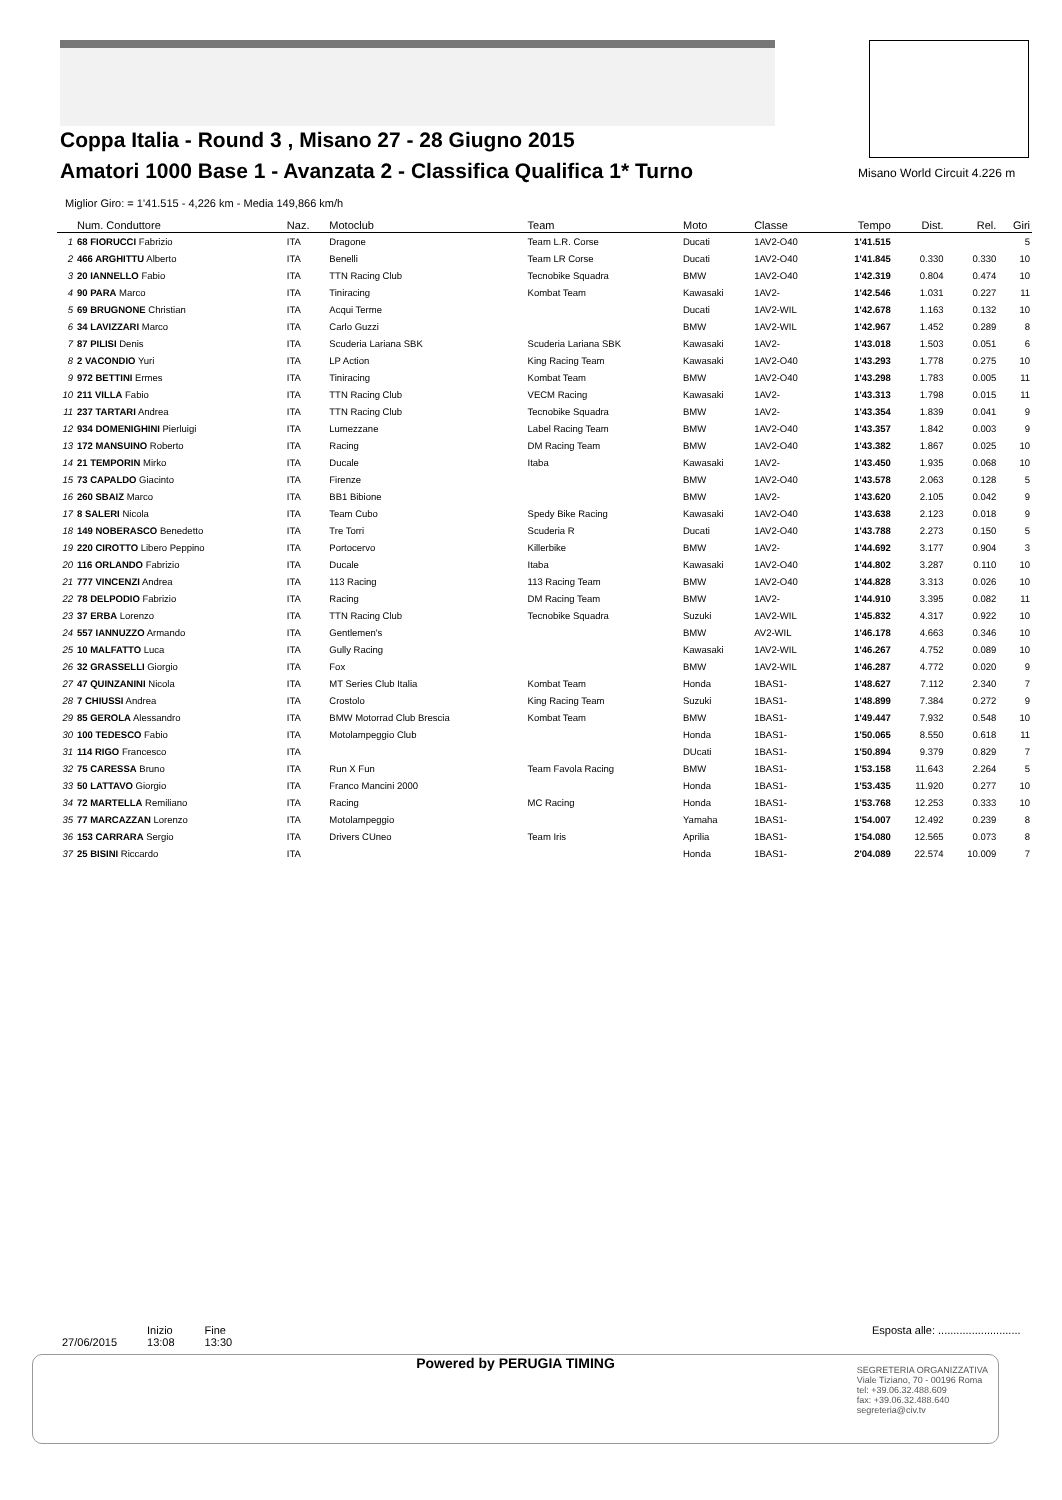Coppa Italia - Round 3 , Misano 27 - 28 Giugno 2015
Amatori 1000 Base 1 - Avanzata 2 - Classifica Qualifica 1* Turno
Misano World Circuit 4.226 m
Miglior Giro: = 1'41.515 - 4,226 km - Media 149,866 km/h
| | Num. Conduttore | Naz. | Motoclub | Team | Moto | Classe | Tempo | Dist. | Rel. | Giri |
| --- | --- | --- | --- | --- | --- | --- | --- | --- | --- | --- |
| 1 | 68 FIORUCCI Fabrizio | ITA | Dragone | Team L.R. Corse | Ducati | 1AV2-O40 | 1'41.515 | | | 5 |
| 2 | 466 ARGHITTU Alberto | ITA | Benelli | Team LR Corse | Ducati | 1AV2-O40 | 1'41.845 | 0.330 | 0.330 | 10 |
| 3 | 20 IANNELLO Fabio | ITA | TTN Racing Club | Tecnobike Squadra | BMW | 1AV2-O40 | 1'42.319 | 0.804 | 0.474 | 10 |
| 4 | 90 PARA Marco | ITA | Tiniracing | Kombat Team | Kawasaki | 1AV2- | 1'42.546 | 1.031 | 0.227 | 11 |
| 5 | 69 BRUGNONE Christian | ITA | Acqui Terme | | Ducati | 1AV2-WIL | 1'42.678 | 1.163 | 0.132 | 10 |
| 6 | 34 LAVIZZARI Marco | ITA | Carlo Guzzi | | BMW | 1AV2-WIL | 1'42.967 | 1.452 | 0.289 | 8 |
| 7 | 87 PILISI Denis | ITA | Scuderia Lariana SBK | Scuderia Lariana SBK | Kawasaki | 1AV2- | 1'43.018 | 1.503 | 0.051 | 6 |
| 8 | 2 VACONDIO Yuri | ITA | LP Action | King Racing Team | Kawasaki | 1AV2-O40 | 1'43.293 | 1.778 | 0.275 | 10 |
| 9 | 972 BETTINI Ermes | ITA | Tiniracing | Kombat Team | BMW | 1AV2-O40 | 1'43.298 | 1.783 | 0.005 | 11 |
| 10 | 211 VILLA Fabio | ITA | TTN Racing Club | VECM Racing | Kawasaki | 1AV2- | 1'43.313 | 1.798 | 0.015 | 11 |
| 11 | 237 TARTARI Andrea | ITA | TTN Racing Club | Tecnobike Squadra | BMW | 1AV2- | 1'43.354 | 1.839 | 0.041 | 9 |
| 12 | 934 DOMENIGHINI Pierluigi | ITA | Lumezzane | Label Racing Team | BMW | 1AV2-O40 | 1'43.357 | 1.842 | 0.003 | 9 |
| 13 | 172 MANSUINO Roberto | ITA | Racing | DM Racing Team | BMW | 1AV2-O40 | 1'43.382 | 1.867 | 0.025 | 10 |
| 14 | 21 TEMPORIN Mirko | ITA | Ducale | Itaba | Kawasaki | 1AV2- | 1'43.450 | 1.935 | 0.068 | 10 |
| 15 | 73 CAPALDO Giacinto | ITA | Firenze | | BMW | 1AV2-O40 | 1'43.578 | 2.063 | 0.128 | 5 |
| 16 | 260 SBAIZ Marco | ITA | BB1 Bibione | | BMW | 1AV2- | 1'43.620 | 2.105 | 0.042 | 9 |
| 17 | 8 SALERI Nicola | ITA | Team Cubo | Spedy Bike Racing | Kawasaki | 1AV2-O40 | 1'43.638 | 2.123 | 0.018 | 9 |
| 18 | 149 NOBERASCO Benedetto | ITA | Tre Torri | Scuderia R | Ducati | 1AV2-O40 | 1'43.788 | 2.273 | 0.150 | 5 |
| 19 | 220 CIROTTO Libero Peppino | ITA | Portocervo | Killerbike | BMW | 1AV2- | 1'44.692 | 3.177 | 0.904 | 3 |
| 20 | 116 ORLANDO Fabrizio | ITA | Ducale | Itaba | Kawasaki | 1AV2-O40 | 1'44.802 | 3.287 | 0.110 | 10 |
| 21 | 777 VINCENZI Andrea | ITA | 113 Racing | 113 Racing Team | BMW | 1AV2-O40 | 1'44.828 | 3.313 | 0.026 | 10 |
| 22 | 78 DELPODIO Fabrizio | ITA | Racing | DM Racing Team | BMW | 1AV2- | 1'44.910 | 3.395 | 0.082 | 11 |
| 23 | 37 ERBA Lorenzo | ITA | TTN Racing Club | Tecnobike Squadra | Suzuki | 1AV2-WIL | 1'45.832 | 4.317 | 0.922 | 10 |
| 24 | 557 IANNUZZO Armando | ITA | Gentlemen's | | BMW | AV2-WIL | 1'46.178 | 4.663 | 0.346 | 10 |
| 25 | 10 MALFATTO Luca | ITA | Gully Racing | | Kawasaki | 1AV2-WIL | 1'46.267 | 4.752 | 0.089 | 10 |
| 26 | 32 GRASSELLI Giorgio | ITA | Fox | | BMW | 1AV2-WIL | 1'46.287 | 4.772 | 0.020 | 9 |
| 27 | 47 QUINZANINI Nicola | ITA | MT Series Club Italia | Kombat Team | Honda | 1BAS1- | 1'48.627 | 7.112 | 2.340 | 7 |
| 28 | 7 CHIUSSI Andrea | ITA | Crostolo | King Racing Team | Suzuki | 1BAS1- | 1'48.899 | 7.384 | 0.272 | 9 |
| 29 | 85 GEROLA Alessandro | ITA | BMW Motorrad Club Brescia | Kombat Team | BMW | 1BAS1- | 1'49.447 | 7.932 | 0.548 | 10 |
| 30 | 100 TEDESCO Fabio | ITA | Motolampeggio Club | | Honda | 1BAS1- | 1'50.065 | 8.550 | 0.618 | 11 |
| 31 | 114 RIGO Francesco | ITA | | | DUcati | 1BAS1- | 1'50.894 | 9.379 | 0.829 | 7 |
| 32 | 75 CARESSA Bruno | ITA | Run X Fun | Team Favola Racing | BMW | 1BAS1- | 1'53.158 | 11.643 | 2.264 | 5 |
| 33 | 50 LATTAVO Giorgio | ITA | Franco Mancini 2000 | | Honda | 1BAS1- | 1'53.435 | 11.920 | 0.277 | 10 |
| 34 | 72 MARTELLA Remiliano | ITA | Racing | MC Racing | Honda | 1BAS1- | 1'53.768 | 12.253 | 0.333 | 10 |
| 35 | 77 MARCAZZAN Lorenzo | ITA | Motolampeggio | | Yamaha | 1BAS1- | 1'54.007 | 12.492 | 0.239 | 8 |
| 36 | 153 CARRARA Sergio | ITA | Drivers CUneo | Team Iris | Aprilia | 1BAS1- | 1'54.080 | 12.565 | 0.073 | 8 |
| 37 | 25 BISINI Riccardo | ITA | | | Honda | 1BAS1- | 2'04.089 | 22.574 | 10.009 | 7 |
27/06/2015 Inizio
13:08
Fine
13:30
Esposta alle: ...........................
Powered by PERUGIA TIMING
SEGRETERIA ORGANIZZATIVA
Viale Tiziano, 70 - 00196 Roma
tel: +39.06.32.488.609
fax: +39.06.32.488.640
segreteria@civ.tv